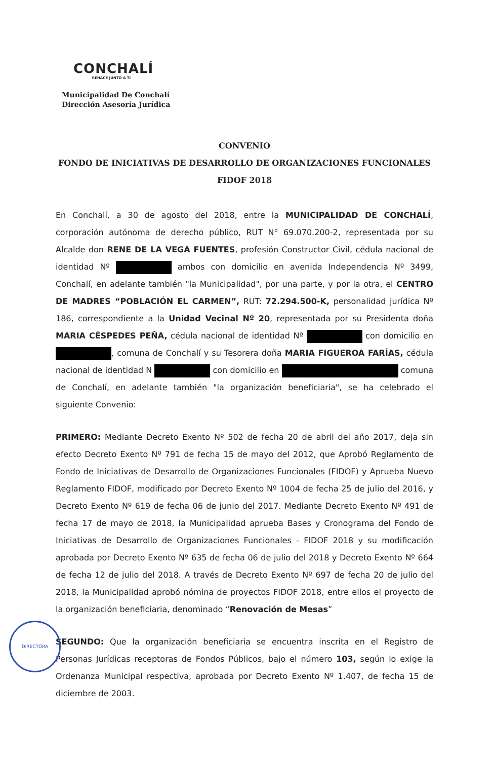CONCHALÍ
RENACE JUNTO A TI
Municipalidad De Conchalí
Dirección Asesoría Jurídica
CONVENIO
FONDO DE INICIATIVAS DE DESARROLLO DE ORGANIZACIONES FUNCIONALES
FIDOF 2018
En Conchalí, a 30 de agosto del 2018, entre la MUNICIPALIDAD DE CONCHALÍ, corporación autónoma de derecho público, RUT N° 69.070.200-2, representada por su Alcalde don RENE DE LA VEGA FUENTES, profesión Constructor Civil, cédula nacional de identidad Nº ambos con domicilio en avenida Independencia Nº 3499, Conchalí, en adelante también "la Municipalidad", por una parte, y por la otra, el CENTRO DE MADRES “POBLACIÓN EL CARMEN”, RUT: 72.294.500-K, personalidad jurídica Nº 186, correspondiente a la Unidad Vecinal Nº 20, representada por su Presidenta doña MARIA CÉSPEDES PEÑA, cédula nacional de identidad Nº con domicilio en , comuna de Conchalí y su Tesorera doña MARIA FIGUEROA FARÍAS, cédula nacional de identidad N con domicilio en comuna de Conchalí, en adelante también "la organización beneficiaria", se ha celebrado el siguiente Convenio:
PRIMERO: Mediante Decreto Exento Nº 502 de fecha 20 de abril del año 2017, deja sin efecto Decreto Exento Nº 791 de fecha 15 de mayo del 2012, que Aprobó Reglamento de Fondo de Iniciativas de Desarrollo de Organizaciones Funcionales (FIDOF) y Aprueba Nuevo Reglamento FIDOF, modificado por Decreto Exento Nº 1004 de fecha 25 de julio del 2016, y Decreto Exento Nº 619 de fecha 06 de junio del 2017. Mediante Decreto Exento Nº 491 de fecha 17 de mayo de 2018, la Municipalidad aprueba Bases y Cronograma del Fondo de Iniciativas de Desarrollo de Organizaciones Funcionales - FIDOF 2018 y su modificación aprobada por Decreto Exento Nº 635 de fecha 06 de julio del 2018 y Decreto Exento Nº 664 de fecha 12 de julio del 2018. A través de Decreto Exento Nº 697 de fecha 20 de julio del 2018, la Municipalidad aprobó nómina de proyectos FIDOF 2018, entre ellos el proyecto de la organización beneficiaria, denominado “Renovación de Mesas”
SEGUNDO: Que la organización beneficiaria se encuentra inscrita en el Registro de Personas Jurídicas receptoras de Fondos Públicos, bajo el número 103, según lo exige la Ordenanza Municipal respectiva, aprobada por Decreto Exento Nº 1.407, de fecha 15 de diciembre de 2003.
DIRECTORA